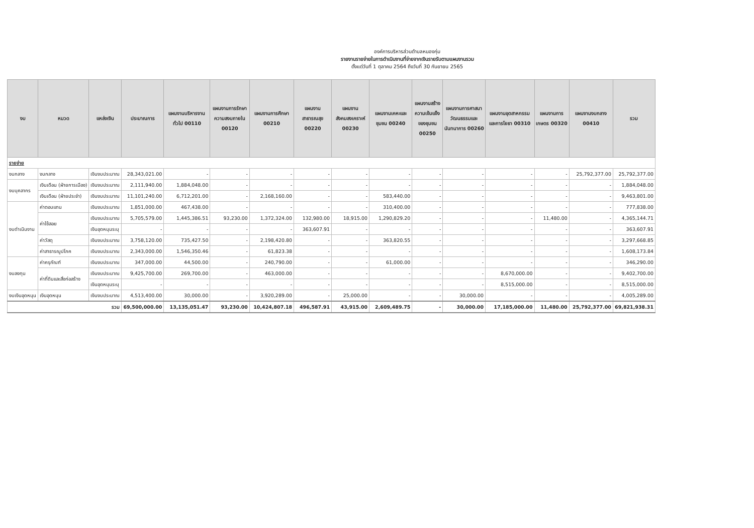องค์การบริหารส่วนตำบลหนองกุ่ม
รายงานรายจ่ายในการดำเนินงานที่จ่ายจากเงินรายรับตามแผนงานรวม
ตั้งแต่วันที่ 1 ตุลาคม 2564 ถึงวันที่ 30 กันยายน 2565
| งบ | หมวด | แหล่งเงิน | ประมาณการ | แผนงานบริหารงานทั่วไป 00110 | แผนงานการรักษาความสงบภายใน 00120 | แผนงานการศึกษา 00210 | แผนงานสาธารณสุข 00220 | แผนงานสังคมสงเคราะห์ 00230 | แผนงานเคหะและชุมชน 00240 | แผนงานสร้างความเข้มแข็งของชุมชน 00250 | แผนงานการศาสนาวัฒนธรรมและนันทนาการ 00260 | แผนงานอุตสาหกรรมและการโยธา 00310 | แผนงานการเกษตร 00320 | แผนงานงบกลาง 00410 | รวม |
| --- | --- | --- | --- | --- | --- | --- | --- | --- | --- | --- | --- | --- | --- | --- | --- |
| รายจ่าย | | | | | | | | | | | | | | | |
| งบกลาง | งบกลาง | เงินงบประมาณ | 28,343,021.00 | - | - | - | - | - | - | - | - | - | - | 25,792,377.00 | 25,792,377.00 |
| งบบุคลากร | เงินเดือน (ฝ่ายการเมือง) | เงินงบประมาณ | 2,111,940.00 | 1,884,048.00 | - | - | - | - | - | - | - | - | - | - | 1,884,048.00 |
| | เงินเดือน (ฝ่ายประจำ) | เงินงบประมาณ | 11,101,240.00 | 6,712,201.00 | - | 2,168,160.00 | - | - | 583,440.00 | - | - | - | - | - | 9,463,801.00 |
| งบดำเนินงาน | ค่าตอบแทน | เงินงบประมาณ | 1,851,000.00 | 467,438.00 | - | - | - | - | 310,400.00 | - | - | - | - | - | 777,838.00 |
| | ค่าใช้สอย | เงินงบประมาณ | 5,705,579.00 | 1,445,386.51 | 93,230.00 | 1,372,324.00 | 132,980.00 | 18,915.00 | 1,290,829.20 | - | - | - | 11,480.00 | - | 4,365,144.71 |
| | | เงินอุดหนุนระบุ | - | - | - | - | 363,607.91 | - | - | - | - | - | - | - | 363,607.91 |
| | ค่าวัสดุ | เงินงบประมาณ | 3,758,120.00 | 735,427.50 | - | 2,198,420.80 | - | - | 363,820.55 | - | - | - | - | - | 3,297,668.85 |
| | ค่าสาธารณูปโภค | เงินงบประมาณ | 2,343,000.00 | 1,546,350.46 | - | 61,823.38 | - | - | - | - | - | - | - | - | 1,608,173.84 |
| งบลงทุน | ค่าครุภัณฑ์ | เงินงบประมาณ | 347,000.00 | 44,500.00 | - | 240,790.00 | - | - | 61,000.00 | - | - | - | - | - | 346,290.00 |
| | ค่าที่ดินและสิ่งก่อสร้าง | เงินงบประมาณ | 9,425,700.00 | 269,700.00 | - | 463,000.00 | - | - | - | - | - | 8,670,000.00 | - | - | 9,402,700.00 |
| | | เงินอุดหนุนระบุ | - | - | - | - | - | - | - | - | - | 8,515,000.00 | - | - | 8,515,000.00 |
| งบเงินอุดหนุน | เงินอุดหนุน | เงินงบประมาณ | 4,513,400.00 | 30,000.00 | - | 3,920,289.00 | - | 25,000.00 | - | - | 30,000.00 | - | - | - | 4,005,289.00 |
| รวม | | | 69,500,000.00 | 13,135,051.47 | 93,230.00 | 10,424,807.18 | 496,587.91 | 43,915.00 | 2,609,489.75 | - | 30,000.00 | 17,185,000.00 | 11,480.00 | 25,792,377.00 | 69,821,938.31 |